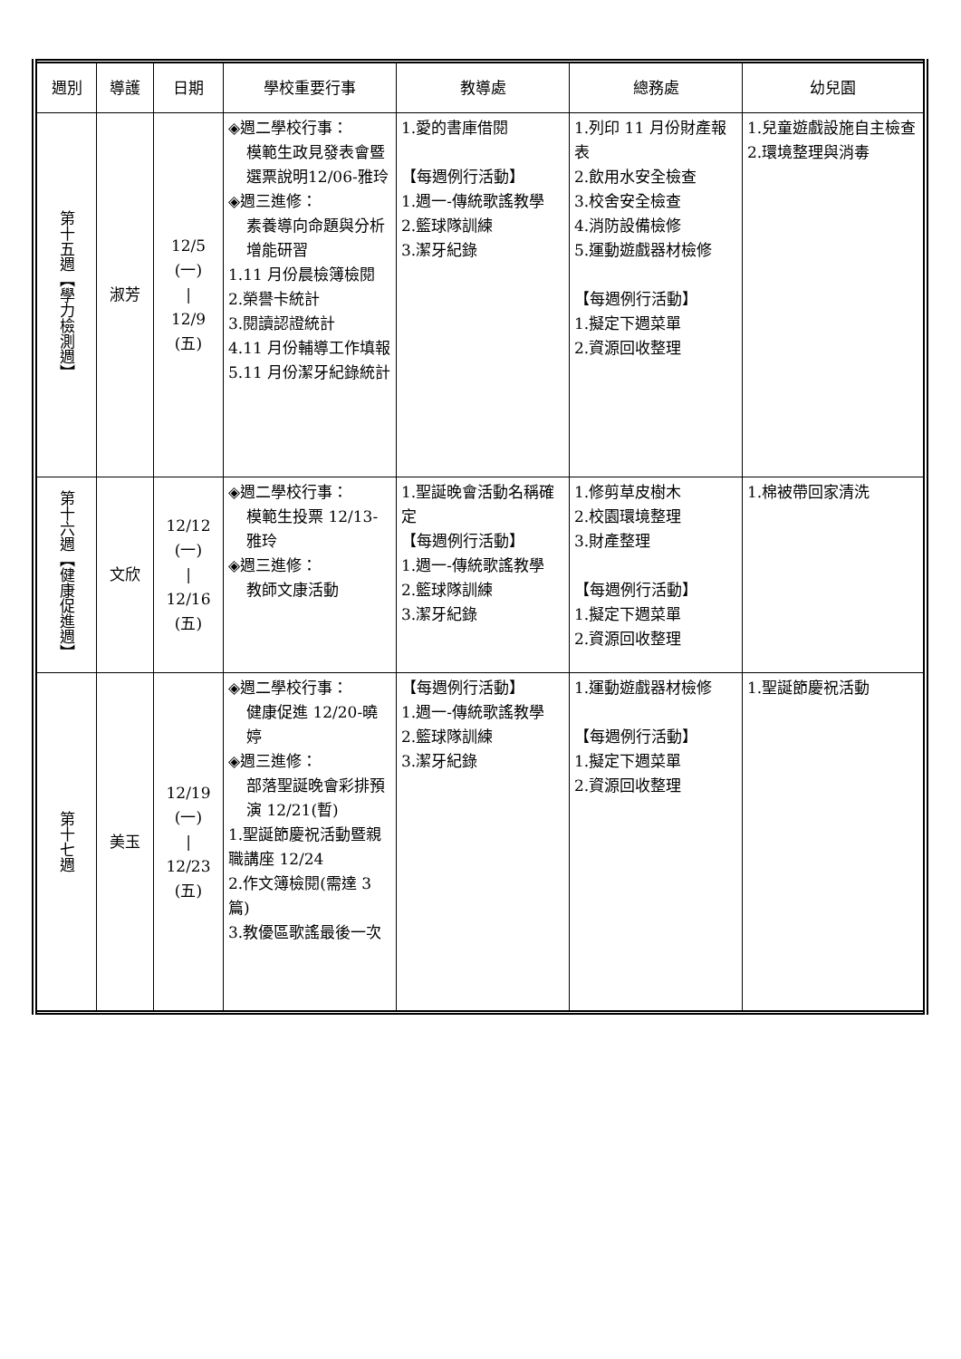| 週別 | 導護 | 日期 | 學校重要行事 | 教導處 | 總務處 | 幼兒園 |
| --- | --- | --- | --- | --- | --- | --- |
| 第十五週【學力檢測週】 | 淑芳 | 12/5 (一) / 12/9 (五) | ◈週二學校行事： 模範生政見發表會暨選票說明12/06-雅玲 ◈週三進修： 素養導向命題與分析增能研習 1.11 月份晨檢簿檢閱 2.榮譽卡統計 3.閱讀認證統計 4.11 月份輔導工作填報 5.11 月份潔牙紀錄統計 | 1.愛的書庫借閱 【每週例行活動】 1.週一-傳統歌謠教學 2.籃球隊訓練 3.潔牙紀錄 | 1.列印 11 月份財產報表 2.飲用水安全檢查 3.校舍安全檢查 4.消防設備檢修 5.運動遊戲器材檢修 【每週例行活動】 1.擬定下週菜單 2.資源回收整理 | 1.兒童遊戲設施自主檢查 2.環境整理與消毒 |
| 第十六週【健康促進週】 | 文欣 | 12/12 (一) / 12/16 (五) | ◈週二學校行事： 模範生投票 12/13-雅玲 ◈週三進修： 教師文康活動 | 1.聖誕晚會活動名稱確定 【每週例行活動】 1.週一-傳統歌謠教學 2.籃球隊訓練 3.潔牙紀錄 | 1.修剪草皮樹木 2.校園環境整理 3.財產整理 【每週例行活動】 1.擬定下週菜單 2.資源回收整理 | 1.棉被帶回家清洗 |
| 第十七週 | 美玉 | 12/19 (一) / 12/23 (五) | ◈週二學校行事： 健康促進 12/20-曉婷 ◈週三進修： 部落聖誕晚會彩排預演 12/21(暫) 1.聖誕節慶祝活動暨親職講座 12/24 2.作文簿檢閱(需達 3 篇) 3.教優區歌謠最後一次 | 【每週例行活動】 1.週一-傳統歌謠教學 2.籃球隊訓練 3.潔牙紀錄 | 1.運動遊戲器材檢修 【每週例行活動】 1.擬定下週菜單 2.資源回收整理 | 1.聖誕節慶祝活動 |